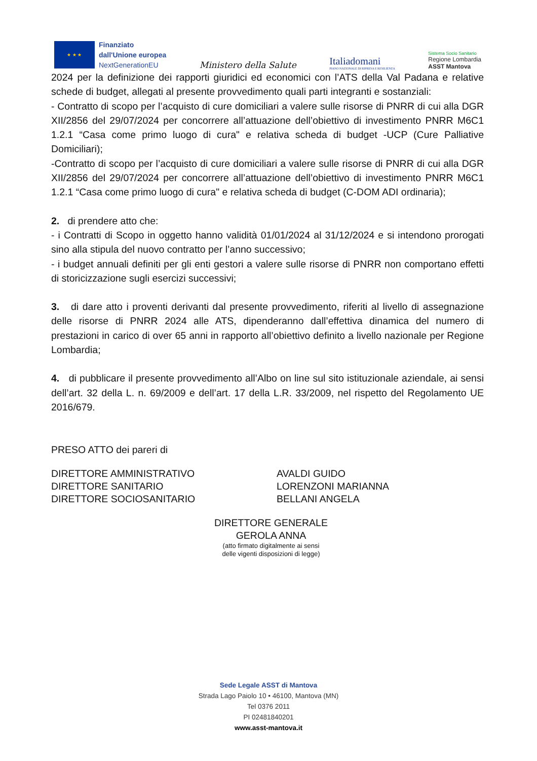★ ★ ★
Finanziato
dall'Unione europea
NextGenerationEU
Ministero della Salute
Italiadomani
PIANO NAZIONALE DI RIPRESA E RESILIENZA
Sistema Socio Sanitario
Regione Lombardia
ASST Mantova
2024 per la definizione dei rapporti giuridici ed economici con l’ATS della Val Padana e relative schede di budget, allegati al presente provvedimento quali parti integranti e sostanziali:
- Contratto di scopo per l’acquisto di cure domiciliari a valere sulle risorse di PNRR di cui alla DGR XII/2856 del 29/07/2024 per concorrere all’attuazione dell’obiettivo di investimento PNRR M6C1 1.2.1 “Casa come primo luogo di cura" e relativa scheda di budget -UCP (Cure Palliative Domiciliari);
-Contratto di scopo per l’acquisto di cure domiciliari a valere sulle risorse di PNRR di cui alla DGR XII/2856 del 29/07/2024 per concorrere all’attuazione dell’obiettivo di investimento PNRR M6C1 1.2.1 “Casa come primo luogo di cura" e relativa scheda di budget (C-DOM ADI ordinaria);
2. di prendere atto che:
- i Contratti di Scopo in oggetto hanno validità 01/01/2024 al 31/12/2024 e si intendono prorogati sino alla stipula del nuovo contratto per l’anno successivo;
- i budget annuali definiti per gli enti gestori a valere sulle risorse di PNRR non comportano effetti di storicizzazione sugli esercizi successivi;
3. di dare atto i proventi derivanti dal presente provvedimento, riferiti al livello di assegnazione delle risorse di PNRR 2024 alle ATS, dipenderanno dall’effettiva dinamica del numero di prestazioni in carico di over 65 anni in rapporto all’obiettivo definito a livello nazionale per Regione Lombardia;
4. di pubblicare il presente provvedimento all’Albo on line sul sito istituzionale aziendale, ai sensi dell’art. 32 della L. n. 69/2009 e dell’art. 17 della L.R. 33/2009, nel rispetto del Regolamento UE 2016/679.
PRESO ATTO dei pareri di
DIRETTORE AMMINISTRATIVO
DIRETTORE SANITARIO
DIRETTORE SOCIOSANITARIO
AVALDI GUIDO
LORENZONI MARIANNA
BELLANI ANGELA
DIRETTORE GENERALE
GEROLA ANNA
(atto firmato digitalmente ai sensi
delle vigenti disposizioni di legge)
Sede Legale ASST di Mantova
Strada Lago Paiolo 10 • 46100, Mantova (MN)
Tel 0376 2011
PI 02481840201
www.asst-mantova.it